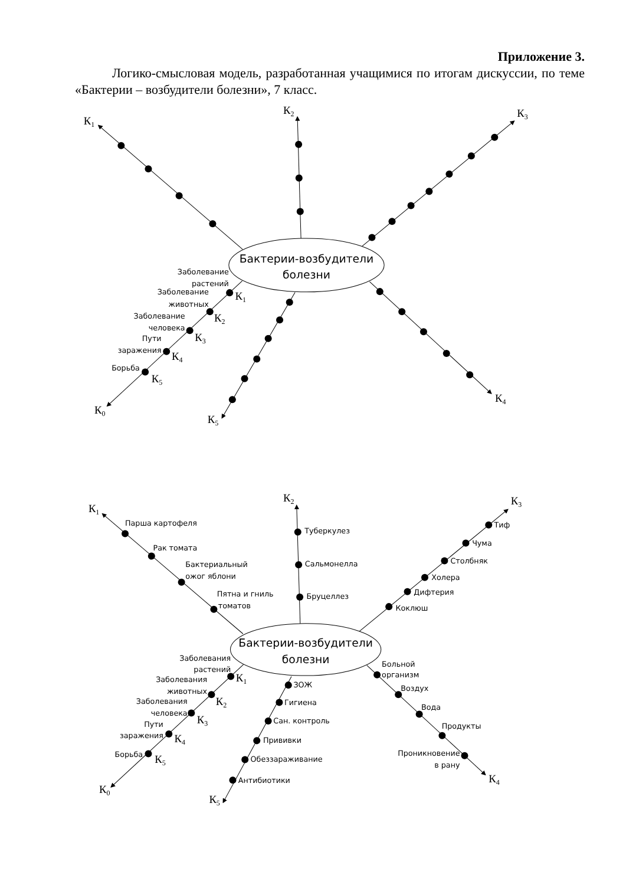Приложение 3.
Логико-смысловая модель, разработанная учащимися по итогам дискуссии, по теме «Бактерии – возбудители болезни», 7 класс.
Бактерии-возбудители
болезни
К1
К2
К3
К4
К5
К0
Заболевание
растений
Заболевание
животных
Заболевание
человека
Пути
заражения
Борьба
К1
К2
К3
К4
К5
Бактерии-возбудители
болезни
К1
Парша картофеля
Рак томата
Бактериальный
ожог яблони
Пятна и гниль
томатов
К2
Туберкулез
Сальмонелла
Бруцеллез
К3
Тиф
Чума
Столбняк
Холера
Дифтерия
Коклюш
Больной
организм
Воздух
Вода
Продукты
Проникновение
в рану
К4
ЗОЖ
Гигиена
Сан. контроль
Прививки
Обеззараживание
Антибиотики
К5
Заболевания
растений
Заболевания
животных
Заболевания
человека
Пути
заражения
Борьба
К1
К2
К3
К4
К5
К0